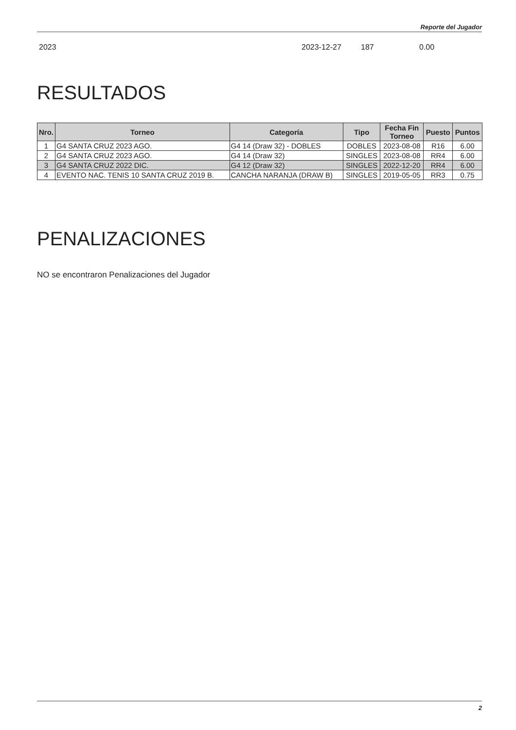Reporte del Jugador
2023 2023-12-27 187 0.00
RESULTADOS
| Nro. | Torneo | Categoría | Tipo | Fecha Fin Torneo | Puesto | Puntos |
| --- | --- | --- | --- | --- | --- | --- |
| 1 | G4 SANTA CRUZ 2023 AGO. | G4 14 (Draw 32) - DOBLES | DOBLES | 2023-08-08 | R16 | 6.00 |
| 2 | G4 SANTA CRUZ 2023 AGO. | G4 14 (Draw 32) | SINGLES | 2023-08-08 | RR4 | 6.00 |
| 3 | G4 SANTA CRUZ 2022 DIC. | G4 12 (Draw 32) | SINGLES | 2022-12-20 | RR4 | 6.00 |
| 4 | EVENTO NAC. TENIS 10 SANTA CRUZ 2019 B. | CANCHA NARANJA (DRAW B) | SINGLES | 2019-05-05 | RR3 | 0.75 |
PENALIZACIONES
NO se encontraron Penalizaciones del Jugador
2